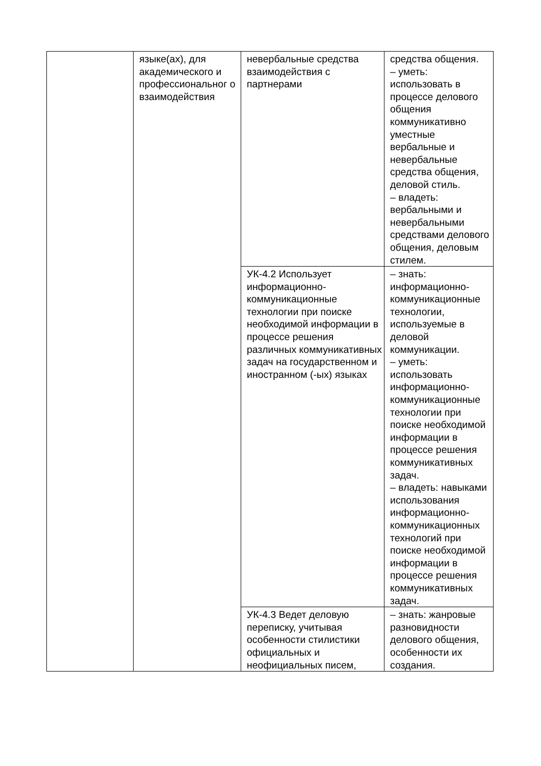| | языке(ах), для академического и профессиональног о взаимодействия | невербальные средства взаимодействия с партнерами | средства общения. – уметь: использовать в процессе делового общения коммуникативно уместные вербальные и невербальные средства общения, деловой стиль. – владеть: вербальными и невербальными средствами делового общения, деловым стилем. |
| | | УК-4.2 Использует информационно-коммуникационные технологии при поиске необходимой информации в процессе решения различных коммуникативных задач на государственном и иностранном (-ых) языках | – знать: информационно-коммуникационные технологии, используемые в деловой коммуникации. – уметь: использовать информационно-коммуникационные технологии при поиске необходимой информации в процессе решения коммуникативных задач. – владеть: навыками использования информационно-коммуникационных технологий при поиске необходимой информации в процессе решения коммуникативных задач. |
| | | УК-4.3 Ведет деловую переписку, учитывая особенности стилистики официальных и неофициальных писем, | – знать: жанровые разновидности делового общения, особенности их создания. |